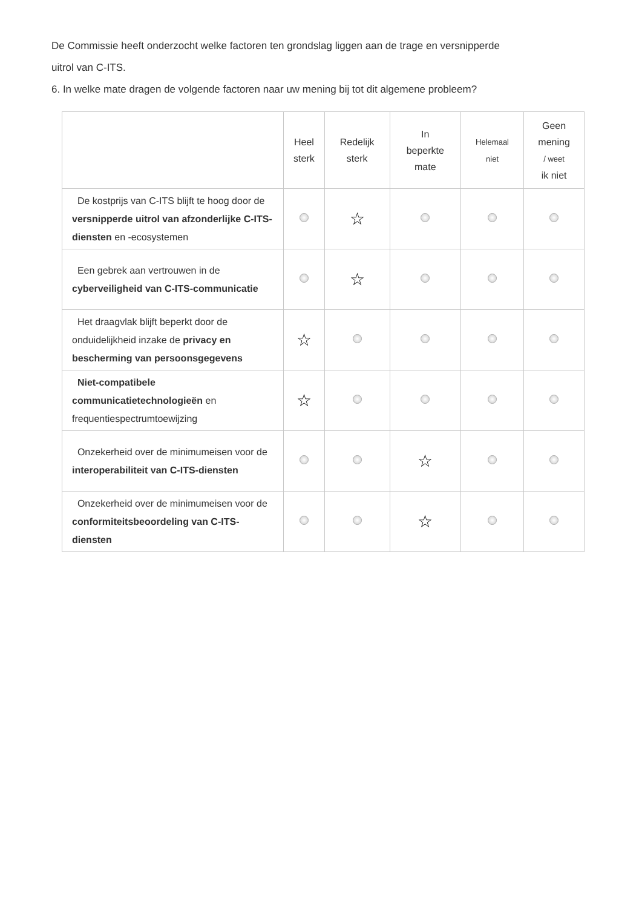De Commissie heeft onderzocht welke factoren ten grondslag liggen aan de trage en versnipperde
uitrol van C-ITS.
6. In welke mate dragen de volgende factoren naar uw mening bij tot dit algemene probleem?
| | Heel sterk | Redelijk sterk | In beperkte mate | Helemaal niet | Geen mening / weet ik niet |
| --- | --- | --- | --- | --- | --- |
| De kostprijs van C-ITS blijft te hoog door de versnipperde uitrol van afzonderlijke C-ITS-diensten en -ecosystemen | | ☆ | | | |
| Een gebrek aan vertrouwen in de cyberveiligheid van C-ITS-communicatie | | ☆ | | | |
| Het draagvlak blijft beperkt door de onduidelijkheid inzake de privacy en bescherming van persoonsgegevens | ☆ | | | | |
| Niet-compatibele communicatietechnologieën en frequentiespectrumtoewijzing | ☆ | | | | |
| Onzekerheid over de minimumeisen voor de interoperabiliteit van C-ITS-diensten | | | ☆ | | |
| Onzekerheid over de minimumeisen voor de conformiteitsbeoordeling van C-ITS-diensten | | | ☆ | | |